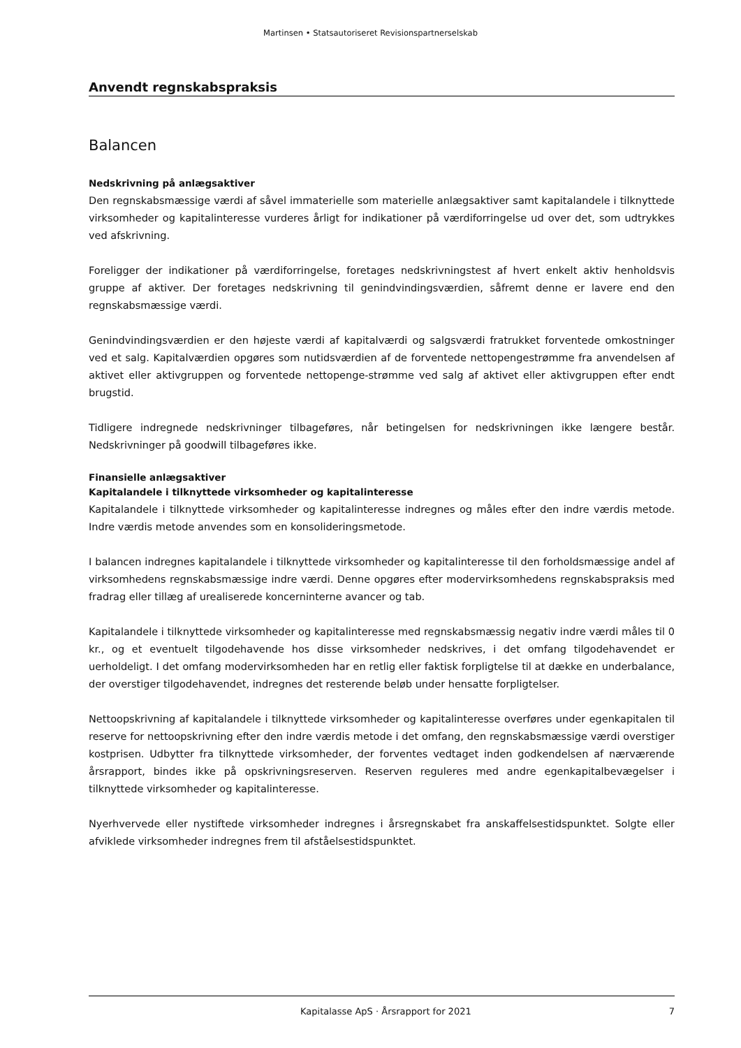Martinsen • Statsautoriseret Revisionspartnerselskab
Anvendt regnskabspraksis
Balancen
Nedskrivning på anlægsaktiver
Den regnskabsmæssige værdi af såvel immaterielle som materielle anlægsaktiver samt kapitalandele i tilknyttede virksomheder og kapitalinteresse vurderes årligt for indikationer på værdiforringelse ud over det, som udtrykkes ved afskrivning.
Foreligger der indikationer på værdiforringelse, foretages nedskrivningstest af hvert enkelt aktiv henholdsvis gruppe af aktiver. Der foretages nedskrivning til genindvindingsværdien, såfremt denne er lavere end den regnskabsmæssige værdi.
Genindvindingsværdien er den højeste værdi af kapitalværdi og salgsværdi fratrukket forventede omkostninger ved et salg. Kapitalværdien opgøres som nutidsværdien af de forventede nettopengestrømme fra anvendelsen af aktivet eller aktivgruppen og forventede nettopenge-strømme ved salg af aktivet eller aktivgruppen efter endt brugstid.
Tidligere indregnede nedskrivninger tilbageføres, når betingelsen for nedskrivningen ikke længere består. Nedskrivninger på goodwill tilbageføres ikke.
Finansielle anlægsaktiver
Kapitalandele i tilknyttede virksomheder og kapitalinteresse
Kapitalandele i tilknyttede virksomheder og kapitalinteresse indregnes og måles efter den indre værdis metode. Indre værdis metode anvendes som en konsolideringsmetode.
I balancen indregnes kapitalandele i tilknyttede virksomheder og kapitalinteresse til den forholdsmæssige andel af virksomhedens regnskabsmæssige indre værdi. Denne opgøres efter modervirksomhedens regnskabspraksis med fradrag eller tillæg af urealiserede koncerninterne avancer og tab.
Kapitalandele i tilknyttede virksomheder og kapitalinteresse med regnskabsmæssig negativ indre værdi måles til 0 kr., og et eventuelt tilgodehavende hos disse virksomheder nedskrives, i det omfang tilgodehavendet er uerholdeligt. I det omfang modervirksomheden har en retlig eller faktisk forpligtelse til at dække en underbalance, der overstiger tilgodehavendet, indregnes det resterende beløb under hensatte forpligtelser.
Nettoopskrivning af kapitalandele i tilknyttede virksomheder og kapitalinteresse overføres under egenkapitalen til reserve for nettoopskrivning efter den indre værdis metode i det omfang, den regnskabsmæssige værdi overstiger kostprisen. Udbytter fra tilknyttede virksomheder, der forventes vedtaget inden godkendelsen af nærværende årsrapport, bindes ikke på opskrivningsreserven. Reserven reguleres med andre egenkapitalbevægelser i tilknyttede virksomheder og kapitalinteresse.
Nyerhvervede eller nystiftede virksomheder indregnes i årsregnskabet fra anskaffelsestidspunktet. Solgte eller afviklede virksomheder indregnes frem til afståelsestidspunktet.
Kapitalasse ApS · Årsrapport for 2021 7